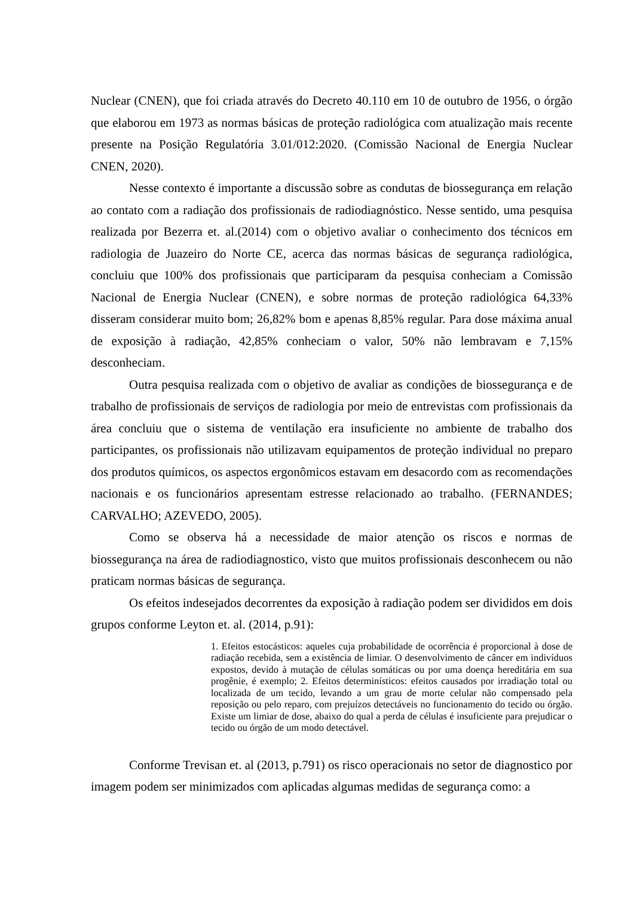Nuclear (CNEN), que foi criada através do Decreto 40.110 em 10 de outubro de 1956, o órgão que elaborou em 1973 as normas básicas de proteção radiológica com atualização mais recente presente na Posição Regulatória 3.01/012:2020. (Comissão Nacional de Energia Nuclear CNEN, 2020).
Nesse contexto é importante a discussão sobre as condutas de biossegurança em relação ao contato com a radiação dos profissionais de radiodiagnóstico. Nesse sentido, uma pesquisa realizada por Bezerra et. al.(2014) com o objetivo avaliar o conhecimento dos técnicos em radiologia de Juazeiro do Norte CE, acerca das normas básicas de segurança radiológica, concluiu que 100% dos profissionais que participaram da pesquisa conheciam a Comissão Nacional de Energia Nuclear (CNEN), e sobre normas de proteção radiológica 64,33% disseram considerar muito bom; 26,82% bom e apenas 8,85% regular. Para dose máxima anual de exposição à radiação, 42,85% conheciam o valor, 50% não lembravam e 7,15% desconheciam.
Outra pesquisa realizada com o objetivo de avaliar as condições de biossegurança e de trabalho de profissionais de serviços de radiologia por meio de entrevistas com profissionais da área concluiu que o sistema de ventilação era insuficiente no ambiente de trabalho dos participantes, os profissionais não utilizavam equipamentos de proteção individual no preparo dos produtos químicos, os aspectos ergonômicos estavam em desacordo com as recomendações nacionais e os funcionários apresentam estresse relacionado ao trabalho. (FERNANDES; CARVALHO; AZEVEDO, 2005).
Como se observa há a necessidade de maior atenção os riscos e normas de biossegurança na área de radiodiagnostico, visto que muitos profissionais desconhecem ou não praticam normas básicas de segurança.
Os efeitos indesejados decorrentes da exposição à radiação podem ser divididos em dois grupos conforme Leyton et. al. (2014, p.91):
1. Efeitos estocásticos: aqueles cuja probabilidade de ocorrência é proporcional à dose de radiação recebida, sem a existência de limiar. O desenvolvimento de câncer em indivíduos expostos, devido à mutação de células somáticas ou por uma doença hereditária em sua progênie, é exemplo; 2. Efeitos determinísticos: efeitos causados por irradiação total ou localizada de um tecido, levando a um grau de morte celular não compensado pela reposição ou pelo reparo, com prejuízos detectáveis no funcionamento do tecido ou órgão. Existe um limiar de dose, abaixo do qual a perda de células é insuficiente para prejudicar o tecido ou órgão de um modo detectável.
Conforme Trevisan et. al (2013, p.791) os risco operacionais no setor de diagnostico por imagem podem ser minimizados com aplicadas algumas medidas de segurança como: a